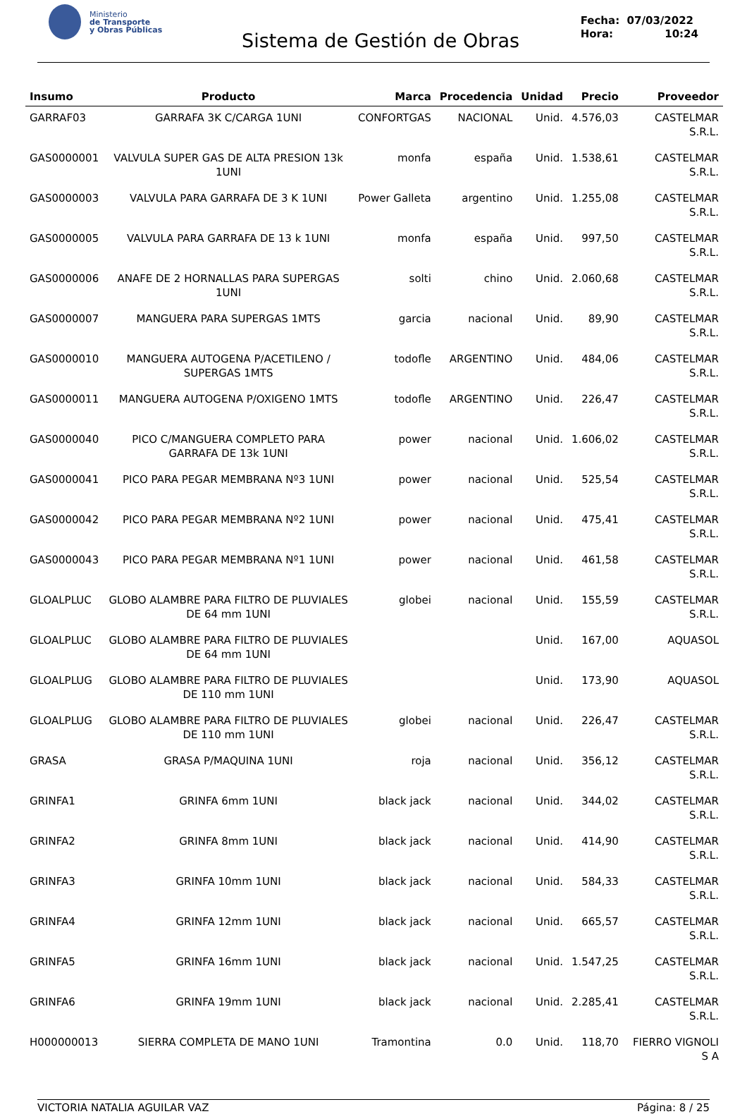Ministerio
de Transporte
y Obras Públicas
Sistema de Gestión de Obras
Fecha: 07/03/2022
Hora: 10:24
| Insumo | Producto | Marca | Procedencia | Unidad | Precio | Proveedor |
| --- | --- | --- | --- | --- | --- | --- |
| GARRAF03 | GARRAFA 3K C/CARGA 1UNI | CONFORTGAS | NACIONAL | Unid. | 4.576,03 | CASTELMAR S.R.L. |
| GAS0000001 | VALVULA SUPER GAS DE ALTA PRESION 13k 1UNI | monfa | españa | Unid. | 1.538,61 | CASTELMAR S.R.L. |
| GAS0000003 | VALVULA PARA GARRAFA DE 3 K 1UNI | Power Galleta | argentino | Unid. | 1.255,08 | CASTELMAR S.R.L. |
| GAS0000005 | VALVULA PARA GARRAFA DE 13 k 1UNI | monfa | españa | Unid. | 997,50 | CASTELMAR S.R.L. |
| GAS0000006 | ANAFE DE 2 HORNALLAS PARA SUPERGAS 1UNI | solti | chino | Unid. | 2.060,68 | CASTELMAR S.R.L. |
| GAS0000007 | MANGUERA PARA SUPERGAS 1MTS | garcia | nacional | Unid. | 89,90 | CASTELMAR S.R.L. |
| GAS0000010 | MANGUERA AUTOGENA P/ACETILENO / SUPERGAS 1MTS | todofle | ARGENTINO | Unid. | 484,06 | CASTELMAR S.R.L. |
| GAS0000011 | MANGUERA AUTOGENA P/OXIGENO 1MTS | todofle | ARGENTINO | Unid. | 226,47 | CASTELMAR S.R.L. |
| GAS0000040 | PICO C/MANGUERA COMPLETO PARA GARRAFA DE 13k 1UNI | power | nacional | Unid. | 1.606,02 | CASTELMAR S.R.L. |
| GAS0000041 | PICO PARA PEGAR MEMBRANA Nº3 1UNI | power | nacional | Unid. | 525,54 | CASTELMAR S.R.L. |
| GAS0000042 | PICO PARA PEGAR MEMBRANA Nº2 1UNI | power | nacional | Unid. | 475,41 | CASTELMAR S.R.L. |
| GAS0000043 | PICO PARA PEGAR MEMBRANA Nº1 1UNI | power | nacional | Unid. | 461,58 | CASTELMAR S.R.L. |
| GLOALPLUC | GLOBO ALAMBRE PARA FILTRO DE PLUVIALES DE 64 mm 1UNI | globei | nacional | Unid. | 155,59 | CASTELMAR S.R.L. |
| GLOALPLUC | GLOBO ALAMBRE PARA FILTRO DE PLUVIALES DE 64 mm 1UNI | | | Unid. | 167,00 | AQUASOL |
| GLOALPLUG | GLOBO ALAMBRE PARA FILTRO DE PLUVIALES DE 110 mm 1UNI | | | Unid. | 173,90 | AQUASOL |
| GLOALPLUG | GLOBO ALAMBRE PARA FILTRO DE PLUVIALES DE 110 mm 1UNI | globei | nacional | Unid. | 226,47 | CASTELMAR S.R.L. |
| GRASA | GRASA P/MAQUINA 1UNI | roja | nacional | Unid. | 356,12 | CASTELMAR S.R.L. |
| GRINFA1 | GRINFA 6mm 1UNI | black jack | nacional | Unid. | 344,02 | CASTELMAR S.R.L. |
| GRINFA2 | GRINFA 8mm 1UNI | black jack | nacional | Unid. | 414,90 | CASTELMAR S.R.L. |
| GRINFA3 | GRINFA 10mm 1UNI | black jack | nacional | Unid. | 584,33 | CASTELMAR S.R.L. |
| GRINFA4 | GRINFA 12mm 1UNI | black jack | nacional | Unid. | 665,57 | CASTELMAR S.R.L. |
| GRINFA5 | GRINFA 16mm 1UNI | black jack | nacional | Unid. | 1.547,25 | CASTELMAR S.R.L. |
| GRINFA6 | GRINFA 19mm 1UNI | black jack | nacional | Unid. | 2.285,41 | CASTELMAR S.R.L. |
| H000000013 | SIERRA COMPLETA DE MANO 1UNI | Tramontina | 0.0 | Unid. | 118,70 | FIERRO VIGNOLI S A |
VICTORIA NATALIA AGUILAR VAZ Página: 8 / 25